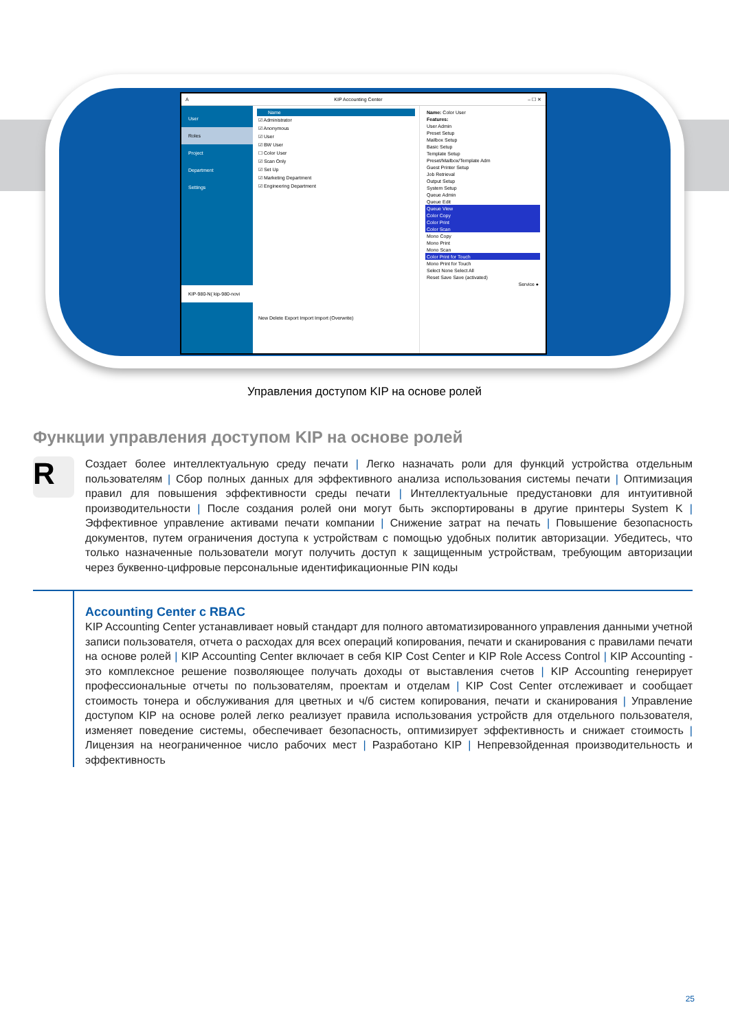A KIP Accounting Center – ☐ ✕
User
Roles
Project
Department
Settings
KIP-980-N( kip-980-novi
Name
☑ Administrator
☑ Anonymous
☑ User
☑ BW User
☐ Color User
☑ Scan Only
☑ Set Up
☑ Marketing Department
☑ Engineering Department
New Delete Export Import Import (Overwrite)
Name: Color User
Features:
User Admin
Preset Setup
Mailbox Setup
Basic Setup
Template Setup
Preset/Mailbox/Template Adm
Guest Printer Setup
Job Retrieval
Output Setup
System Setup
Queue Admin
Queue Edit
Queue View
Color Copy
Color Print
Color Scan
Mono Copy
Mono Print
Mono Scan
Color Print for Touch
Mono Print for Touch
Select None Select All
Reset Save Save (activated)
Service ●
Управления доступом KIP на основе ролей
Функции управления доступом KIP на основе ролей
R
Создает более интеллектуальную среду печати | Легко назначать роли для функций устройства отдельным пользователям | Сбор полных данных для эффективного анализа использования системы печати | Оптимизация правил для повышения эффективности среды печати | Интеллектуальные предустановки для интуитивной производительности | После создания ролей они могут быть экспортированы в другие принтеры System K | Эффективное управление активами печати компании | Снижение затрат на печать | Повышение безопасность документов, путем ограничения доступа к устройствам с помощью удобных политик авторизации. Убедитесь, что только назначенные пользователи могут получить доступ к защищенным устройствам, требующим авторизации через буквенно-цифровые персональные идентификационные PIN коды
Accounting Center с RBAC
KIP Accounting Center устанавливает новый стандарт для полного автоматизированного управления данными учетной записи пользователя, отчета о расходах для всех операций копирования, печати и сканирования с правилами печати на основе ролей | KIP Accounting Center включает в себя KIP Cost Center и KIP Role Access Control | KIP Accounting - это комплексное решение позволяющее получать доходы от выставления счетов | KIP Accounting генерирует профессиональные отчеты по пользователям, проектам и отделам | KIP Cost Center отслеживает и сообщает стоимость тонера и обслуживания для цветных и ч/б систем копирования, печати и сканирования | Управление доступом KIP на основе ролей легко реализует правила использования устройств для отдельного пользователя, изменяет поведение системы, обеспечивает безопасность, оптимизирует эффективность и снижает стоимость | Лицензия на неограниченное число рабочих мест | Разработано KIP | Непревзойденная производительность и эффективность
25